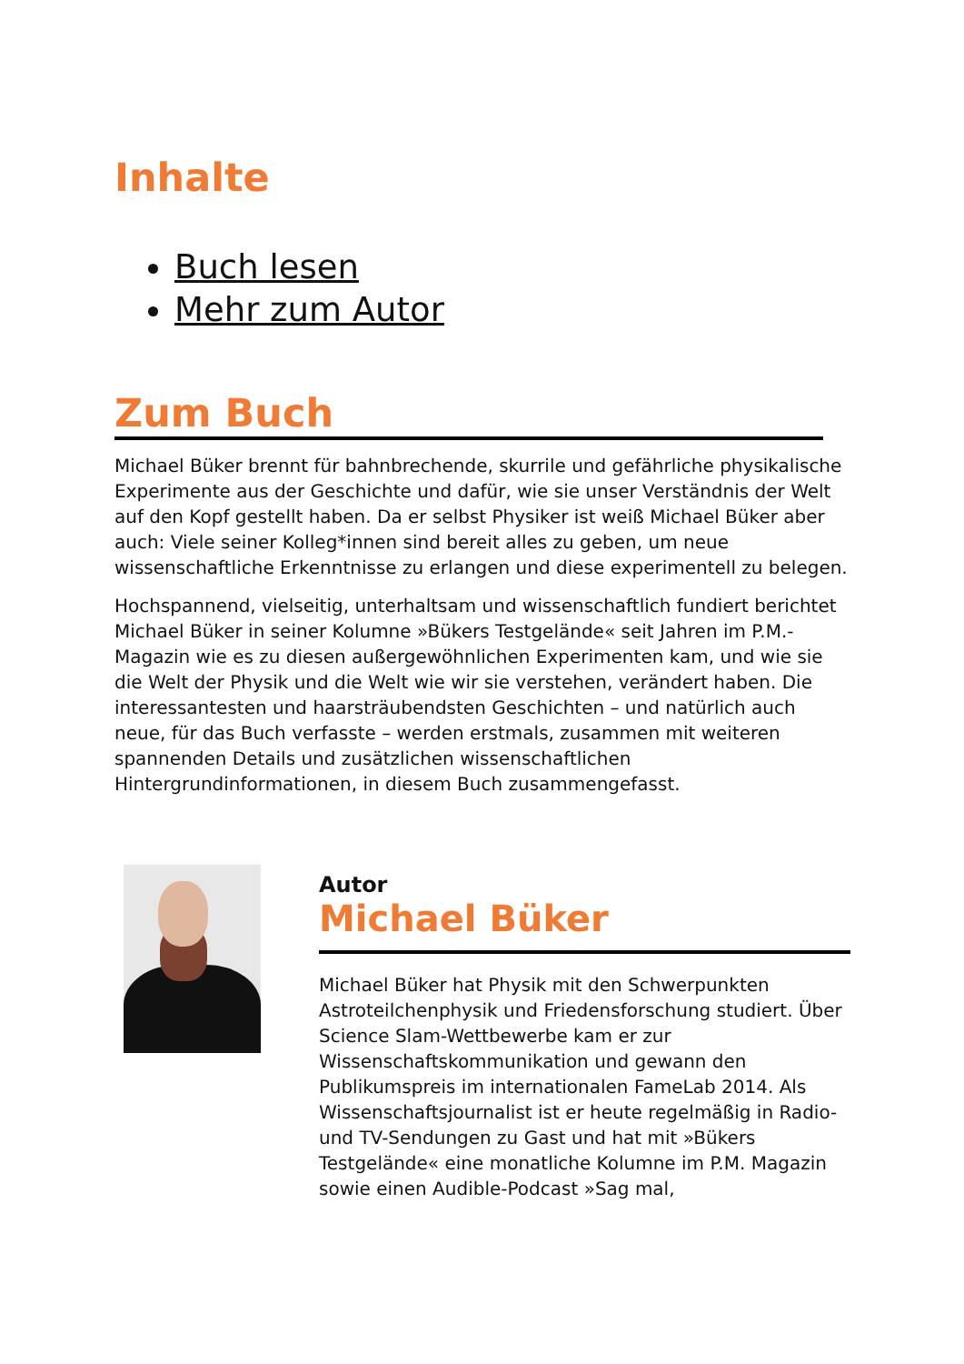Inhalte
Buch lesen
Mehr zum Autor
Zum Buch
Michael Büker brennt für bahnbrechende, skurrile und gefährliche physikalische Experimente aus der Geschichte und dafür, wie sie unser Verständnis der Welt auf den Kopf gestellt haben. Da er selbst Physiker ist weiß Michael Büker aber auch: Viele seiner Kolleg*innen sind bereit alles zu geben, um neue wissenschaftliche Erkenntnisse zu erlangen und diese experimentell zu belegen.
Hochspannend, vielseitig, unterhaltsam und wissenschaftlich fundiert berichtet Michael Büker in seiner Kolumne »Bükers Testgelände« seit Jahren im P.M.-Magazin wie es zu diesen außergewöhnlichen Experimenten kam, und wie sie die Welt der Physik und die Welt wie wir sie verstehen, verändert haben. Die interessantesten und haarsträubendsten Geschichten – und natürlich auch neue, für das Buch verfasste – werden erstmals, zusammen mit weiteren spannenden Details und zusätzlichen wissenschaftlichen Hintergrundinformationen, in diesem Buch zusammengefasst.
Autor
Michael Büker
Michael Büker hat Physik mit den Schwerpunkten Astroteilchenphysik und Friedensforschung studiert. Über Science Slam-Wettbewerbe kam er zur Wissenschaftskommunikation und gewann den Publikumspreis im internationalen FameLab 2014. Als Wissenschaftsjournalist ist er heute regelmäßig in Radio- und TV-Sendungen zu Gast und hat mit »Bükers Testgelände« eine monatliche Kolumne im P.M. Magazin sowie einen Audible-Podcast »Sag mal,